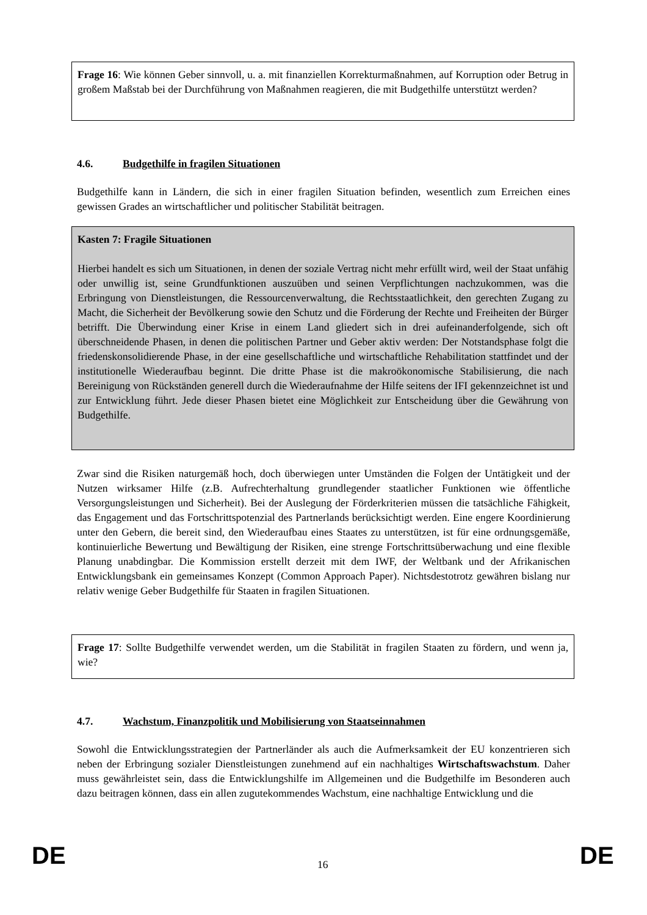Frage 16: Wie können Geber sinnvoll, u. a. mit finanziellen Korrekturmaßnahmen, auf Korruption oder Betrug in großem Maßstab bei der Durchführung von Maßnahmen reagieren, die mit Budgethilfe unterstützt werden?
4.6. Budgethilfe in fragilen Situationen
Budgethilfe kann in Ländern, die sich in einer fragilen Situation befinden, wesentlich zum Erreichen eines gewissen Grades an wirtschaftlicher und politischer Stabilität beitragen.
Kasten 7: Fragile Situationen
Hierbei handelt es sich um Situationen, in denen der soziale Vertrag nicht mehr erfüllt wird, weil der Staat unfähig oder unwillig ist, seine Grundfunktionen auszuüben und seinen Verpflichtungen nachzukommen, was die Erbringung von Dienstleistungen, die Ressourcenverwaltung, die Rechtsstaatlichkeit, den gerechten Zugang zu Macht, die Sicherheit der Bevölkerung sowie den Schutz und die Förderung der Rechte und Freiheiten der Bürger betrifft. Die Überwindung einer Krise in einem Land gliedert sich in drei aufeinanderfolgende, sich oft überschneidende Phasen, in denen die politischen Partner und Geber aktiv werden: Der Notstandsphase folgt die friedenskonsolidierende Phase, in der eine gesellschaftliche und wirtschaftliche Rehabilitation stattfindet und der institutionelle Wiederaufbau beginnt. Die dritte Phase ist die makroökonomische Stabilisierung, die nach Bereinigung von Rückständen generell durch die Wiederaufnahme der Hilfe seitens der IFI gekennzeichnet ist und zur Entwicklung führt. Jede dieser Phasen bietet eine Möglichkeit zur Entscheidung über die Gewährung von Budgethilfe.
Zwar sind die Risiken naturgemäß hoch, doch überwiegen unter Umständen die Folgen der Untätigkeit und der Nutzen wirksamer Hilfe (z.B. Aufrechterhaltung grundlegender staatlicher Funktionen wie öffentliche Versorgungsleistungen und Sicherheit). Bei der Auslegung der Förderkriterien müssen die tatsächliche Fähigkeit, das Engagement und das Fortschrittspotenzial des Partnerlands berücksichtigt werden. Eine engere Koordinierung unter den Gebern, die bereit sind, den Wiederaufbau eines Staates zu unterstützen, ist für eine ordnungsgemäße, kontinuierliche Bewertung und Bewältigung der Risiken, eine strenge Fortschrittsüberwachung und eine flexible Planung unabdingbar. Die Kommission erstellt derzeit mit dem IWF, der Weltbank und der Afrikanischen Entwicklungsbank ein gemeinsames Konzept (Common Approach Paper). Nichtsdestotrotz gewähren bislang nur relativ wenige Geber Budgethilfe für Staaten in fragilen Situationen.
Frage 17: Sollte Budgethilfe verwendet werden, um die Stabilität in fragilen Staaten zu fördern, und wenn ja, wie?
4.7. Wachstum, Finanzpolitik und Mobilisierung von Staatseinnahmen
Sowohl die Entwicklungsstrategien der Partnerländer als auch die Aufmerksamkeit der EU konzentrieren sich neben der Erbringung sozialer Dienstleistungen zunehmend auf ein nachhaltiges Wirtschaftswachstum. Daher muss gewährleistet sein, dass die Entwicklungshilfe im Allgemeinen und die Budgethilfe im Besonderen auch dazu beitragen können, dass ein allen zugutekommendes Wachstum, eine nachhaltige Entwicklung und die
DE 16 DE